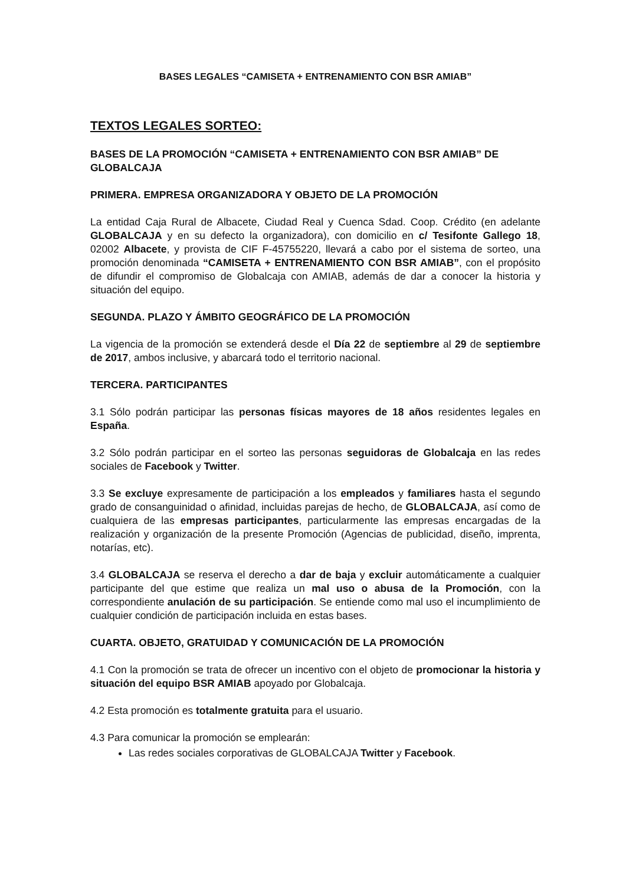BASES LEGALES “CAMISETA + ENTRENAMIENTO CON BSR AMIAB”
TEXTOS LEGALES SORTEO:
BASES DE LA PROMOCIÓN “CAMISETA + ENTRENAMIENTO CON BSR AMIAB” DE GLOBALCAJA
PRIMERA. EMPRESA ORGANIZADORA Y OBJETO DE LA PROMOCIÓN
La entidad Caja Rural de Albacete, Ciudad Real y Cuenca Sdad. Coop. Crédito (en adelante GLOBALCAJA y en su defecto la organizadora), con domicilio en c/ Tesifonte Gallego 18, 02002 Albacete, y provista de CIF F-45755220, llevará a cabo por el sistema de sorteo, una promoción denominada “CAMISETA + ENTRENAMIENTO CON BSR AMIAB”, con el propósito de difundir el compromiso de Globalcaja con AMIAB, además de dar a conocer la historia y situación del equipo.
SEGUNDA. PLAZO Y ÁMBITO GEOGRÁFICO DE LA PROMOCIÓN
La vigencia de la promoción se extenderá desde el Día 22 de septiembre al 29 de septiembre de 2017, ambos inclusive, y abarcará todo el territorio nacional.
TERCERA. PARTICIPANTES
3.1 Sólo podrán participar las personas físicas mayores de 18 años residentes legales en España.
3.2 Sólo podrán participar en el sorteo las personas seguidoras de Globalcaja en las redes sociales de Facebook y Twitter.
3.3 Se excluye expresamente de participación a los empleados y familiares hasta el segundo grado de consanguinidad o afinidad, incluidas parejas de hecho, de GLOBALCAJA, así como de cualquiera de las empresas participantes, particularmente las empresas encargadas de la realización y organización de la presente Promoción (Agencias de publicidad, diseño, imprenta, notarías, etc).
3.4 GLOBALCAJA se reserva el derecho a dar de baja y excluir automáticamente a cualquier participante del que estime que realiza un mal uso o abusa de la Promoción, con la correspondiente anulación de su participación. Se entiende como mal uso el incumplimiento de cualquier condición de participación incluida en estas bases.
CUARTA. OBJETO, GRATUIDAD Y COMUNICACIÓN DE LA PROMOCIÓN
4.1 Con la promoción se trata de ofrecer un incentivo con el objeto de promocionar la historia y situación del equipo BSR AMIAB apoyado por Globalcaja.
4.2 Esta promoción es totalmente gratuita para el usuario.
4.3 Para comunicar la promoción se emplearán:
Las redes sociales corporativas de GLOBALCAJA Twitter y Facebook.